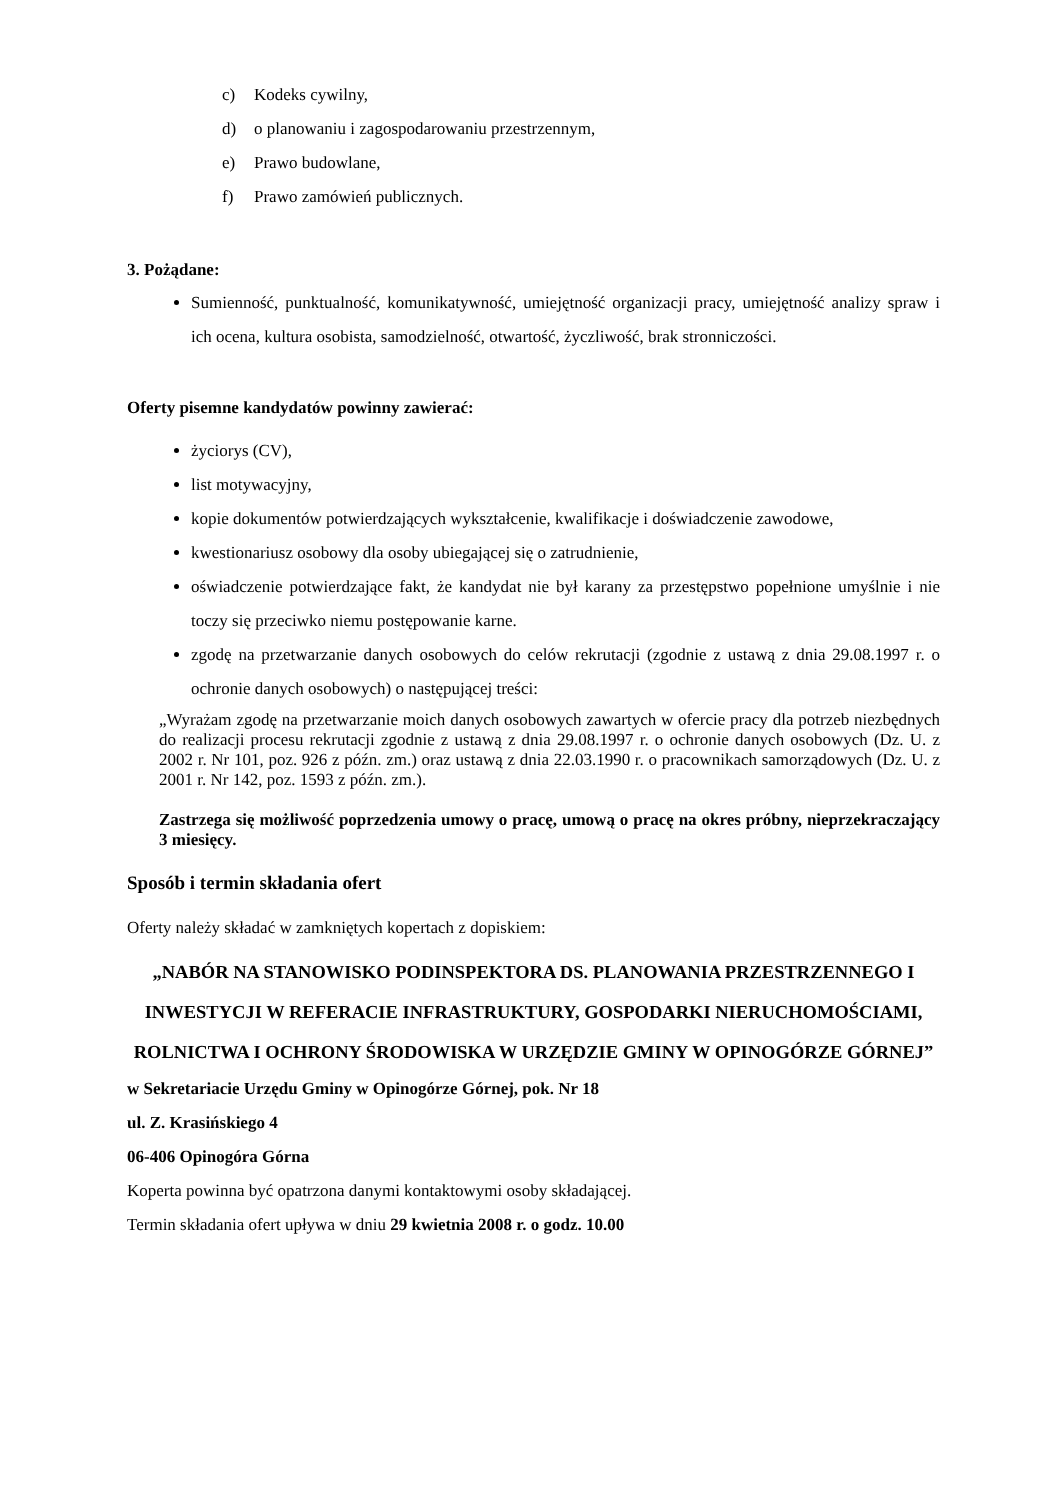c) Kodeks cywilny,
d) o planowaniu i zagospodarowaniu przestrzennym,
e) Prawo budowlane,
f) Prawo zamówień publicznych.
3. Pożądane:
Sumienność, punktualność, komunikatywność, umiejętność organizacji pracy, umiejętność analizy spraw i ich ocena, kultura osobista, samodzielność, otwartość, życzliwość, brak stronniczości.
Oferty pisemne kandydatów powinny zawierać:
życiorys (CV),
list motywacyjny,
kopie dokumentów potwierdzających wykształcenie, kwalifikacje i doświadczenie zawodowe,
kwestionariusz osobowy dla osoby ubiegającej się o zatrudnienie,
oświadczenie potwierdzające fakt, że kandydat nie był karany za przestępstwo popełnione umyślnie i nie toczy się przeciwko niemu postępowanie karne.
zgodę na przetwarzanie danych osobowych do celów rekrutacji (zgodnie z ustawą z dnia 29.08.1997 r. o ochronie danych osobowych) o następującej treści:
„Wyrażam zgodę na przetwarzanie moich danych osobowych zawartych w ofercie pracy dla potrzeb niezbędnych do realizacji procesu rekrutacji zgodnie z ustawą z dnia 29.08.1997 r. o ochronie danych osobowych (Dz. U. z 2002 r. Nr 101, poz. 926 z późn. zm.) oraz ustawą z dnia 22.03.1990 r. o pracownikach samorządowych (Dz. U. z 2001 r. Nr 142, poz. 1593 z późn. zm.).
Zastrzega się możliwość poprzedzenia umowy o pracę, umową o pracę na okres próbny, nieprzekraczający 3 miesięcy.
Sposób i termin składania ofert
Oferty należy składać w zamkniętych kopertach z dopiskiem:
„NABÓR NA STANOWISKO PODINSPEKTORA DS. PLANOWANIA PRZESTRZENNEGO I INWESTYCJI W REFERACIE INFRASTRUKTURY, GOSPODARKI NIERUCHOMOŚCIAMI, ROLNICTWA I OCHRONY ŚRODOWISKA W URZĘDZIE GMINY W OPINOGÓRZE GÓRNEJ”
w Sekretariacie Urzędu Gminy w Opinogórze Górnej, pok. Nr 18
ul. Z. Krasińskiego 4
06-406 Opinogóra Górna
Koperta powinna być opatrzona danymi kontaktowymi osoby składającej.
Termin składania ofert upływa w dniu 29 kwietnia 2008 r. o godz. 10.00